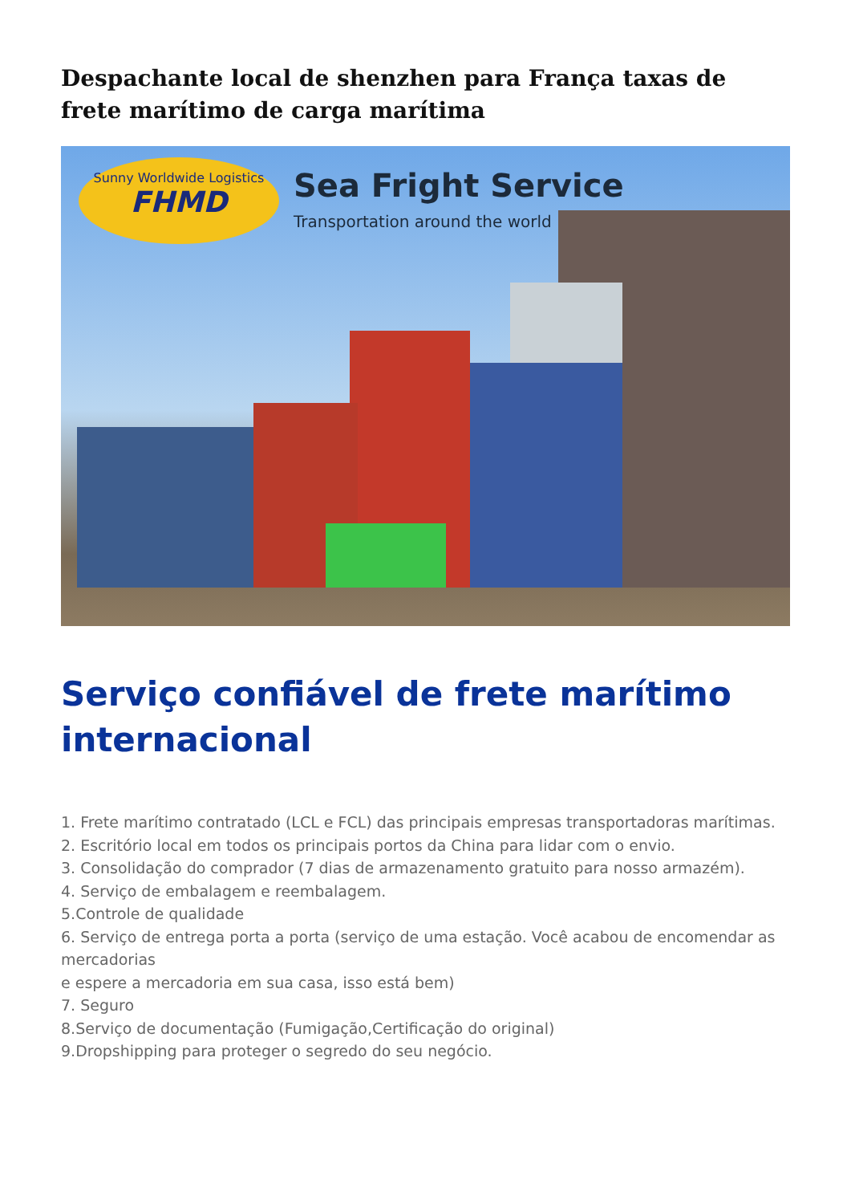Despachante local de shenzhen para França taxas de frete marítimo de carga marítima
Sunny Worldwide Logistics
FHMD
Sea Fright Service
Transportation around the world
Serviço confiável de frete marítimo internacional
1. Frete marítimo contratado (LCL e FCL) das principais empresas transportadoras marítimas.
2. Escritório local em todos os principais portos da China para lidar com o envio.
3. Consolidação do comprador (7 dias de armazenamento gratuito para nosso armazém).
4. Serviço de embalagem e reembalagem.
5.Controle de qualidade
6. Serviço de entrega porta a porta (serviço de uma estação. Você acabou de encomendar as mercadorias
e espere a mercadoria em sua casa, isso está bem)
7. Seguro
8.Serviço de documentação (Fumigação,Certificação do original)
9.Dropshipping para proteger o segredo do seu negócio.